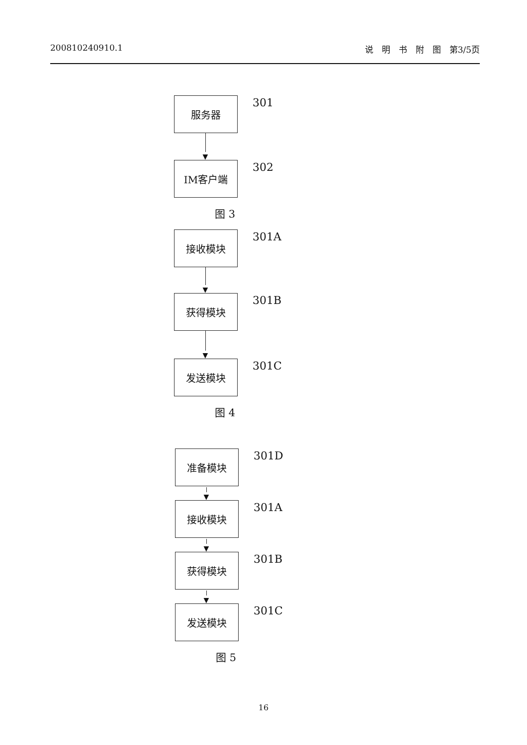200810240910.1 说　明　书　附　图　第3/5页
服务器
301
▼
IM客户端
302
图 3
接收模块
301A
▼
获得模块
301B
▼
发送模块
301C
图 4
准备模块
301D
▼
接收模块
301A
▼
获得模块
301B
▼
发送模块
301C
图 5
16